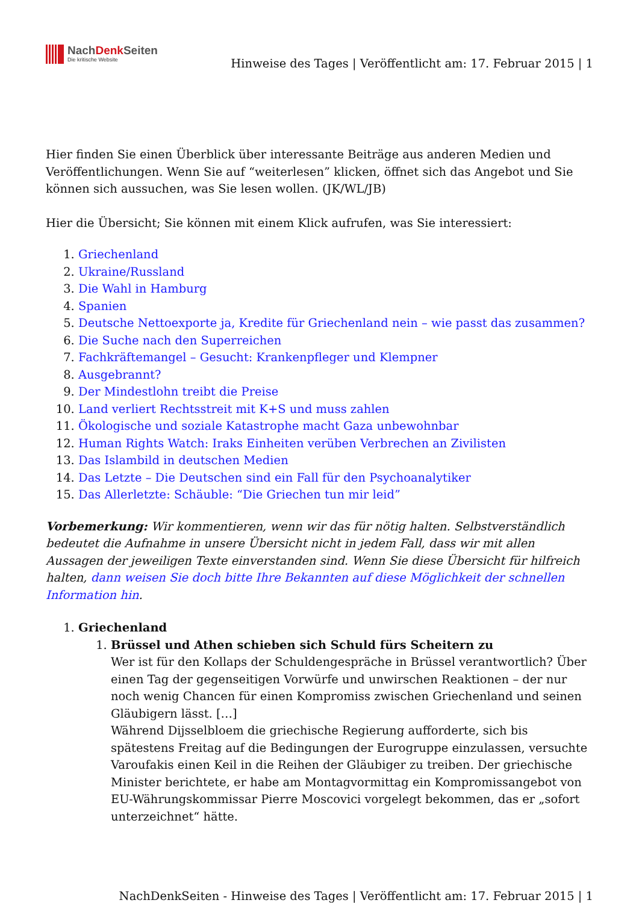NachDenk Seiten
Die kritische Website
Hinweise des Tages | Veröffentlicht am: 17. Februar 2015 | 1
Hier finden Sie einen Überblick über interessante Beiträge aus anderen Medien und Veröffentlichungen. Wenn Sie auf “weiterlesen” klicken, öffnet sich das Angebot und Sie können sich aussuchen, was Sie lesen wollen. (JK/WL/JB)
Hier die Übersicht; Sie können mit einem Klick aufrufen, was Sie interessiert:
1. Griechenland
2. Ukraine/Russland
3. Die Wahl in Hamburg
4. Spanien
5. Deutsche Nettoexporte ja, Kredite für Griechenland nein – wie passt das zusammen?
6. Die Suche nach den Superreichen
7. Fachkräftemangel – Gesucht: Krankenpfleger und Klempner
8. Ausgebrannt?
9. Der Mindestlohn treibt die Preise
10. Land verliert Rechtsstreit mit K+S und muss zahlen
11. Ökologische und soziale Katastrophe macht Gaza unbewohnbar
12. Human Rights Watch: Iraks Einheiten verüben Verbrechen an Zivilisten
13. Das Islambild in deutschen Medien
14. Das Letzte – Die Deutschen sind ein Fall für den Psychoanalytiker
15. Das Allerletzte: Schäuble: “Die Griechen tun mir leid”
Vorbemerkung: Wir kommentieren, wenn wir das für nötig halten. Selbstverständlich bedeutet die Aufnahme in unsere Übersicht nicht in jedem Fall, dass wir mit allen Aussagen der jeweiligen Texte einverstanden sind. Wenn Sie diese Übersicht für hilfreich halten, dann weisen Sie doch bitte Ihre Bekannten auf diese Möglichkeit der schnellen Information hin.
1. Griechenland
1. Brüssel und Athen schieben sich Schuld fürs Scheitern zu
Wer ist für den Kollaps der Schuldengespräche in Brüssel verantwortlich? Über einen Tag der gegenseitigen Vorwürfe und unwirschen Reaktionen – der nur noch wenig Chancen für einen Kompromiss zwischen Griechenland und seinen Gläubigern lässt. […]
Während Dijsselbloem die griechische Regierung aufforderte, sich bis spätestens Freitag auf die Bedingungen der Eurogruppe einzulassen, versuchte Varoufakis einen Keil in die Reihen der Gläubiger zu treiben. Der griechische Minister berichtete, er habe am Montagvormittag ein Kompromissangebot von EU-Währungskommissar Pierre Moscovici vorgelegt bekommen, das er „sofort unterzeichnet“ hätte.
NachDenkSeiten - Hinweise des Tages | Veröffentlicht am: 17. Februar 2015 | 1